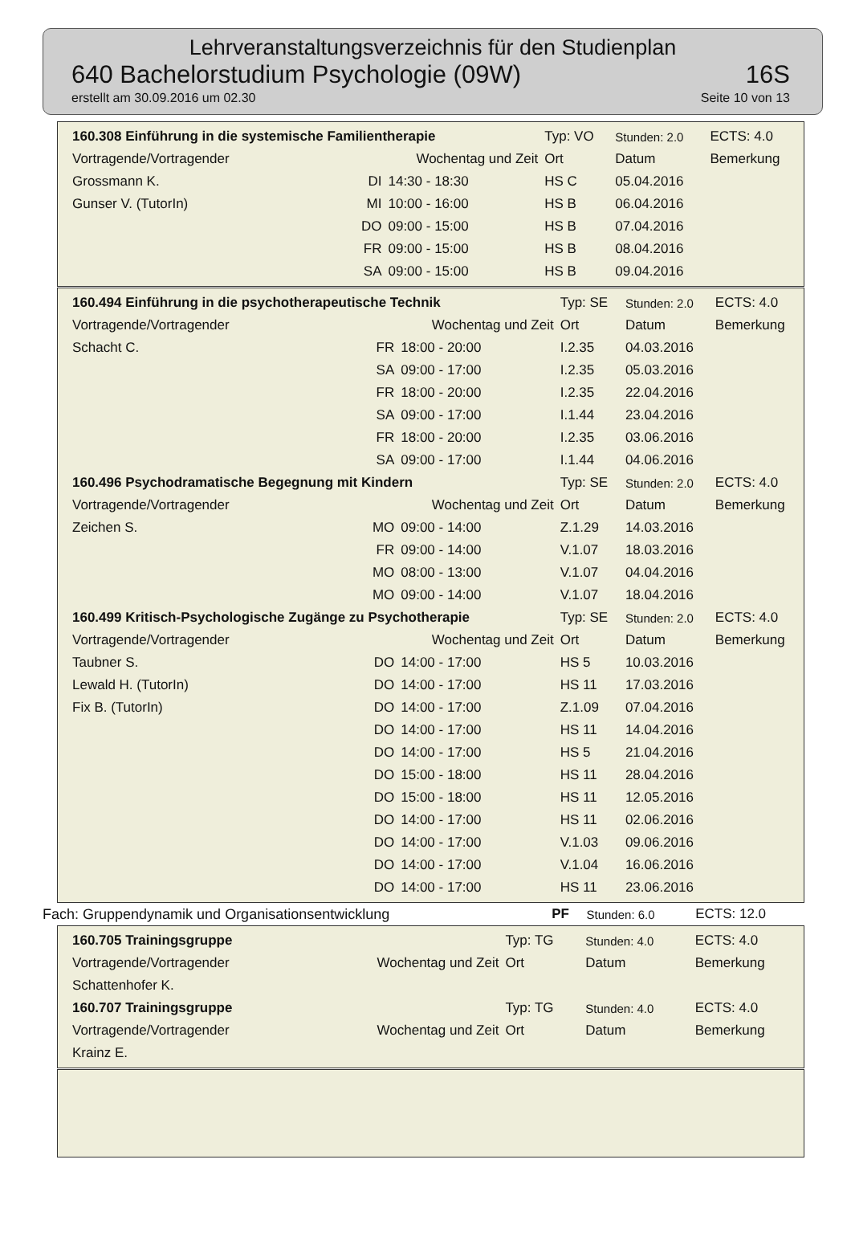Lehrveranstaltungsverzeichnis für den Studienplan
640 Bachelorstudium Psychologie (09W) 16S
erstellt am 30.09.2016 um 02.30 Seite 10 von 13
| 160.308 Einführung in die systemische Familientherapie | | | Typ: VO | Stunden: 2.0 | ECTS: 4.0 |
| Vortragende/Vortragender | Wochentag und Zeit | | Ort | Datum | Bemerkung |
| Grossmann K. | DI | 14:30 - 18:30 | HS C | 05.04.2016 | |
| Gunser V. (TutorIn) | MI | 10:00 - 16:00 | HS B | 06.04.2016 | |
| | DO | 09:00 - 15:00 | HS B | 07.04.2016 | |
| | FR | 09:00 - 15:00 | HS B | 08.04.2016 | |
| | SA | 09:00 - 15:00 | HS B | 09.04.2016 | |
| 160.494 Einführung in die psychotherapeutische Technik | | | Typ: SE | Stunden: 2.0 | ECTS: 4.0 |
| Vortragende/Vortragender | Wochentag und Zeit | | Ort | Datum | Bemerkung |
| Schacht C. | FR | 18:00 - 20:00 | I.2.35 | 04.03.2016 | |
| | SA | 09:00 - 17:00 | I.2.35 | 05.03.2016 | |
| | FR | 18:00 - 20:00 | I.2.35 | 22.04.2016 | |
| | SA | 09:00 - 17:00 | I.1.44 | 23.04.2016 | |
| | FR | 18:00 - 20:00 | I.2.35 | 03.06.2016 | |
| | SA | 09:00 - 17:00 | I.1.44 | 04.06.2016 | |
| 160.496 Psychodramatische Begegnung mit Kindern | | | Typ: SE | Stunden: 2.0 | ECTS: 4.0 |
| Vortragende/Vortragender | Wochentag und Zeit | | Ort | Datum | Bemerkung |
| Zeichen S. | MO | 09:00 - 14:00 | Z.1.29 | 14.03.2016 | |
| | FR | 09:00 - 14:00 | V.1.07 | 18.03.2016 | |
| | MO | 08:00 - 13:00 | V.1.07 | 04.04.2016 | |
| | MO | 09:00 - 14:00 | V.1.07 | 18.04.2016 | |
| 160.499 Kritisch-Psychologische Zugänge zu Psychotherapie | | | Typ: SE | Stunden: 2.0 | ECTS: 4.0 |
| Vortragende/Vortragender | Wochentag und Zeit | | Ort | Datum | Bemerkung |
| Taubner S. | DO | 14:00 - 17:00 | HS 5 | 10.03.2016 | |
| Lewald H. (TutorIn) | DO | 14:00 - 17:00 | HS 11 | 17.03.2016 | |
| Fix B. (TutorIn) | DO | 14:00 - 17:00 | Z.1.09 | 07.04.2016 | |
| | DO | 14:00 - 17:00 | HS 11 | 14.04.2016 | |
| | DO | 14:00 - 17:00 | HS 5 | 21.04.2016 | |
| | DO | 15:00 - 18:00 | HS 11 | 28.04.2016 | |
| | DO | 15:00 - 18:00 | HS 11 | 12.05.2016 | |
| | DO | 14:00 - 17:00 | HS 11 | 02.06.2016 | |
| | DO | 14:00 - 17:00 | V.1.03 | 09.06.2016 | |
| | DO | 14:00 - 17:00 | V.1.04 | 16.06.2016 | |
| | DO | 14:00 - 17:00 | HS 11 | 23.06.2016 | |
| Fach: Gruppendynamik und Organisationsentwicklung | PF | Stunden: 6.0 | ECTS: 12.0 |
| 160.705 Trainingsgruppe | | | Typ: TG | Stunden: 4.0 | ECTS: 4.0 |
| Vortragende/Vortragender | Wochentag und Zeit | | Ort | Datum | Bemerkung |
| Schattenhofer K. | | | | | |
| 160.707 Trainingsgruppe | | | Typ: TG | Stunden: 4.0 | ECTS: 4.0 |
| Vortragende/Vortragender | Wochentag und Zeit | | Ort | Datum | Bemerkung |
| Krainz E. | | | | | |